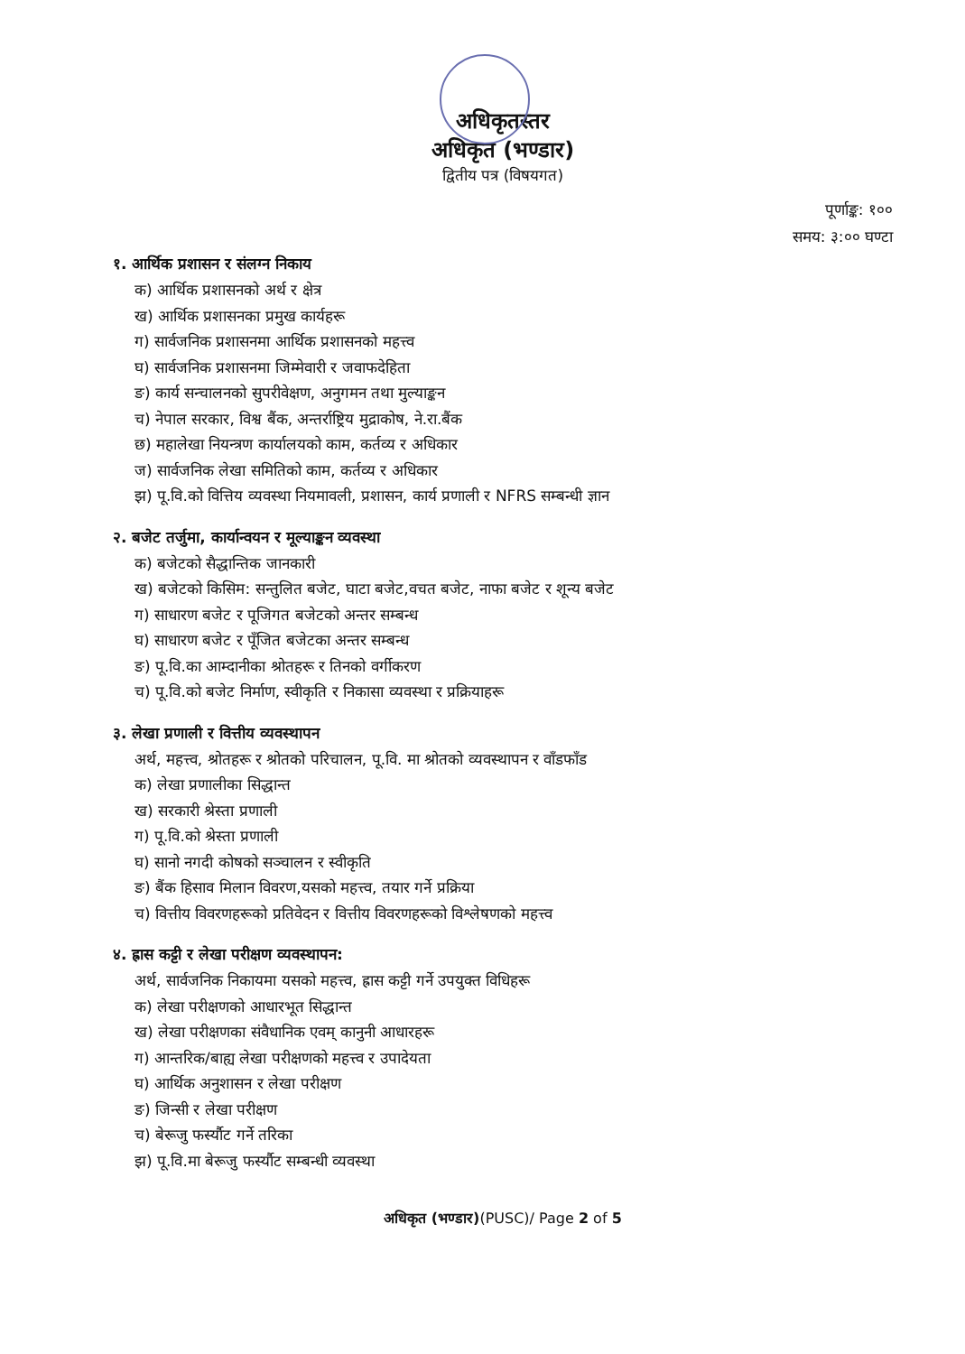अधिकृतस्तर
अधिकृत (भण्डार)
द्वितीय पत्र (विषयगत)
पूर्णाङ्क: १००
समय: ३:०० घण्टा
१. आर्थिक प्रशासन र संलग्न निकाय
क) आर्थिक प्रशासनको अर्थ र क्षेत्र
ख) आर्थिक प्रशासनका प्रमुख कार्यहरू
ग) सार्वजनिक प्रशासनमा आर्थिक प्रशासनको महत्त्व
घ) सार्वजनिक प्रशासनमा जिम्मेवारी र जवाफदेहिता
ङ) कार्य सन्चालनको सुपरीवेक्षण, अनुगमन तथा मुल्याङ्कन
च) नेपाल सरकार, विश्व बैंक, अन्तर्राष्ट्रिय मुद्राकोष, ने.रा.बैंक
छ) महालेखा नियन्त्रण कार्यालयको काम, कर्तव्य र अधिकार
ज) सार्वजनिक लेखा समितिको काम, कर्तव्य र अधिकार
झ) पू.वि.को वित्तिय व्यवस्था नियमावली, प्रशासन, कार्य प्रणाली र NFRS सम्बन्धी ज्ञान
२. बजेट तर्जुमा, कार्यान्वयन र मूल्याङ्कन व्यवस्था
क) बजेटको सैद्धान्तिक जानकारी
ख) बजेटको किसिम: सन्तुलित बजेट, घाटा बजेट,वचत बजेट, नाफा बजेट र शून्य बजेट
ग) साधारण बजेट र पूजिगत बजेटको अन्तर सम्बन्ध
घ) साधारण बजेट र पूँजित बजेटका अन्तर सम्बन्ध
ङ) पू.वि.का आम्दानीका श्रोतहरू र तिनको वर्गीकरण
च) पू.वि.को बजेट निर्माण, स्वीकृति र निकासा व्यवस्था र प्रक्रियाहरू
३. लेखा प्रणाली र वित्तीय व्यवस्थापन
अर्थ, महत्त्व, श्रोतहरू र श्रोतको परिचालन, पू.वि. मा श्रोतको व्यवस्थापन र वाँडफाँड
क) लेखा प्रणालीका सिद्धान्त
ख) सरकारी श्रेस्ता प्रणाली
ग) पू.वि.को श्रेस्ता प्रणाली
घ) सानो नगदी कोषको सञ्चालन र स्वीकृति
ङ) बैंक हिसाव मिलान विवरण,यसको महत्त्व, तयार गर्ने प्रक्रिया
च) वित्तीय विवरणहरूको प्रतिवेदन र वित्तीय विवरणहरूको विश्लेषणको महत्त्व
४. ह्रास कट्टी र लेखा परीक्षण व्यवस्थापन:
अर्थ, सार्वजनिक निकायमा यसको महत्त्व, ह्रास कट्टी गर्ने उपयुक्त विधिहरू
क) लेखा परीक्षणको आधारभूत सिद्धान्त
ख) लेखा परीक्षणका संवैधानिक एवम् कानुनी आधारहरू
ग) आन्तरिक/बाह्य लेखा परीक्षणको महत्त्व र उपादेयता
घ) आर्थिक अनुशासन र लेखा परीक्षण
ङ) जिन्सी र लेखा परीक्षण
च) बेरूजु फर्स्यौट गर्ने तरिका
झ) पू.वि.मा बेरूजु फर्स्यौट सम्बन्धी व्यवस्था
अधिकृत (भण्डार)(PUSC)/ Page 2 of 5